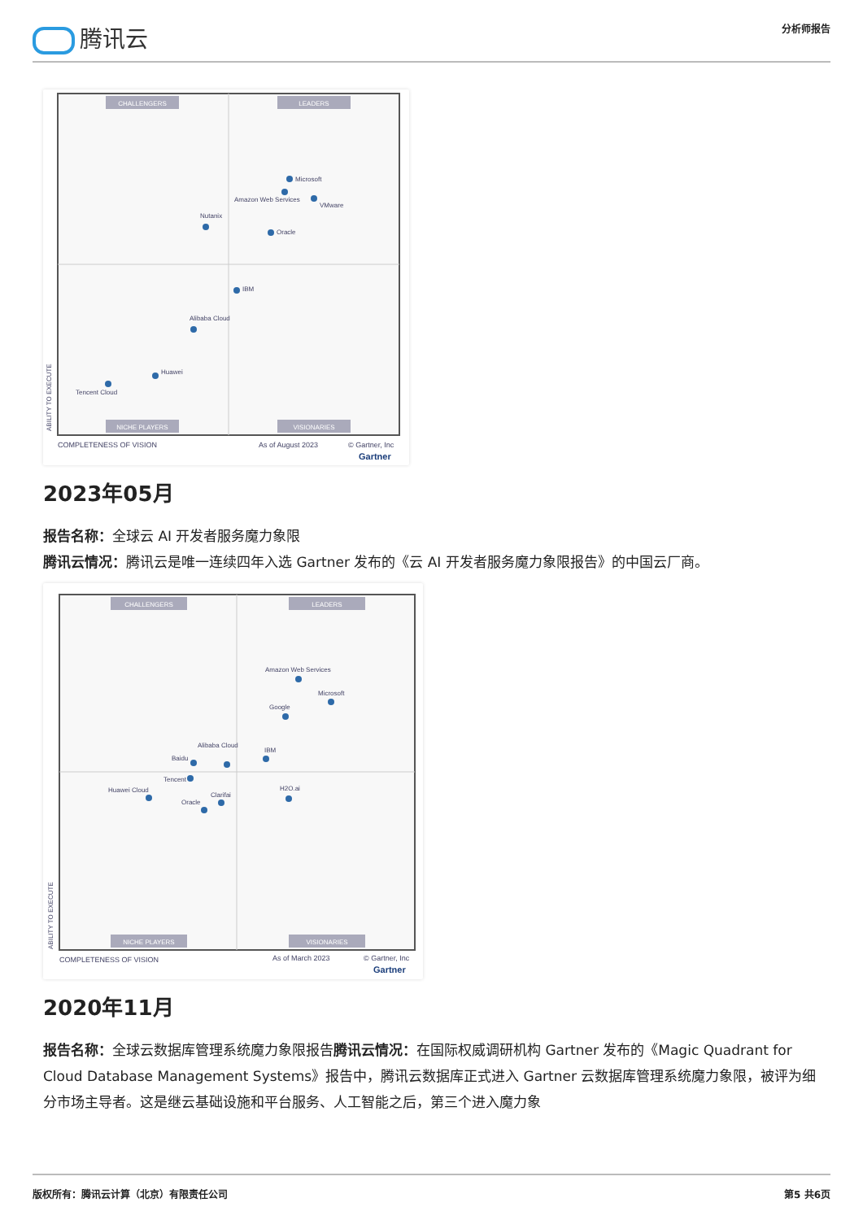腾讯云
分析师报告
CHALLENGERS
LEADERS
NICHE PLAYERS
VISIONARIES
Microsoft
Amazon Web Services
VMware
Oracle
Nutanix
IBM
Alibaba Cloud
Huawei
Tencent Cloud
COMPLETENESS OF VISION
As of August 2023
© Gartner, Inc
Gartner
ABILITY TO EXECUTE
2023年05月
报告名称：全球云 AI 开发者服务魔力象限
腾讯云情况：腾讯云是唯一连续四年入选 Gartner 发布的《云 AI 开发者服务魔力象限报告》的中国云厂商。
CHALLENGERS
LEADERS
NICHE PLAYERS
VISIONARIES
Amazon Web Services
Microsoft
Google
Alibaba Cloud
Baidu
IBM
Tencent
Huawei Cloud
Clarifai
Oracle
H2O.ai
COMPLETENESS OF VISION
As of March 2023
© Gartner, Inc
Gartner
ABILITY TO EXECUTE
2020年11月
报告名称：全球云数据库管理系统魔力象限报告腾讯云情况：在国际权威调研机构 Gartner 发布的《Magic Quadrant for Cloud Database Management Systems》报告中，腾讯云数据库正式进入 Gartner 云数据库管理系统魔力象限，被评为细分市场主导者。这是继云基础设施和平台服务、人工智能之后，第三个进入魔力象
版权所有：腾讯云计算（北京）有限责任公司
第5 共6页